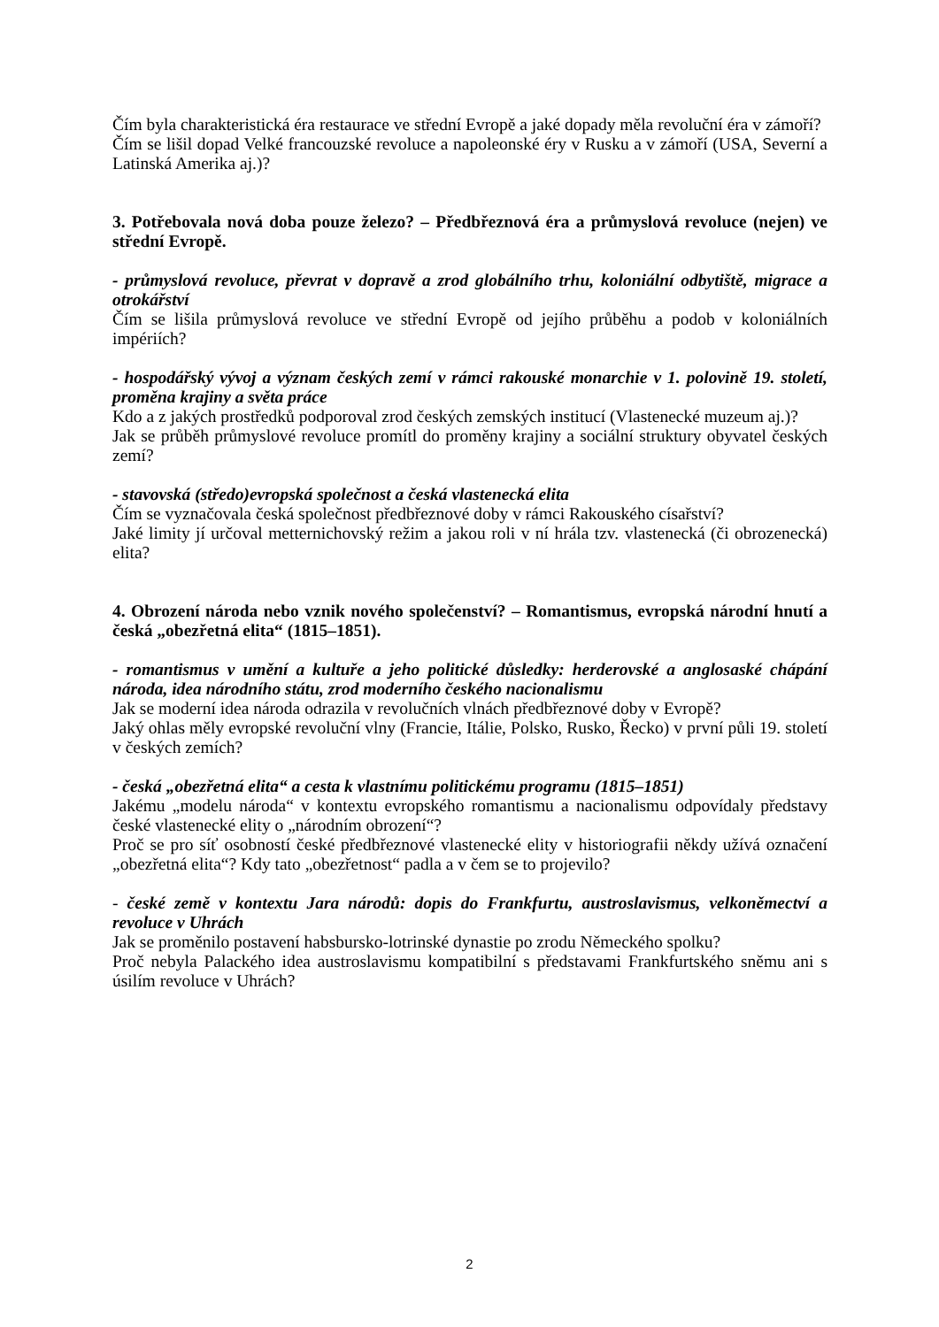Čím byla charakteristická éra restaurace ve střední Evropě a jaké dopady měla revoluční éra v zámoří?
Čím se lišil dopad Velké francouzské revoluce a napoleonské éry v Rusku a v zámoří (USA, Severní a Latinská Amerika aj.)?
3. Potřebovala nová doba pouze železo? – Předbřeznová éra a průmyslová revoluce (nejen) ve střední Evropě.
- průmyslová revoluce, převrat v dopravě a zrod globálního trhu, koloniální odbytiště, migrace a otrokářství
Čím se lišila průmyslová revoluce ve střední Evropě od jejího průběhu a podob v koloniálních impériích?
- hospodářský vývoj a význam českých zemí v rámci rakouské monarchie v 1. polovině 19. století, proměna krajiny a světa práce
Kdo a z jakých prostředků podporoval zrod českých zemských institucí (Vlastenecké muzeum aj.)?
Jak se průběh průmyslové revoluce promítl do proměny krajiny a sociální struktury obyvatel českých zemí?
- stavovská (středo)evropská společnost a česká vlastenecká elita
Čím se vyznačovala česká společnost předbřeznové doby v rámci Rakouského císařství?
Jaké limity jí určoval metternichovský režim a jakou roli v ní hrála tzv. vlastenecká (či obrozenecká) elita?
4. Obrození národa nebo vznik nového společenství? – Romantismus, evropská národní hnutí a česká „obezřetná elita“ (1815–1851).
- romantismus v umění a kultuře a jeho politické důsledky: herderovské a anglosaské chápání národa, idea národního státu, zrod moderního českého nacionalismu
Jak se moderní idea národa odrazila v revolučních vlnách předbřeznové doby v Evropě?
Jaký ohlas měly evropské revoluční vlny (Francie, Itálie, Polsko, Rusko, Řecko) v první půli 19. století v českých zemích?
- česká „obezřetná elita“ a cesta k vlastnímu politickému programu (1815–1851)
Jakému „modelu národa“ v kontextu evropského romantismu a nacionalismu odpovídaly představy české vlastenecké elity o „národním obrození“?
Proč se pro síť osobností české předbřeznové vlastenecké elity v historiografii někdy užívá označení „obezřetná elita“? Kdy tato „obezřetnost“ padla a v čem se to projevilo?
- české země v kontextu Jara národů: dopis do Frankfurtu, austroslavismus, velkoněmectví a revoluce v Uhrách
Jak se proměnilo postavení habsbursko-lotrinské dynastie po zrodu Německého spolku?
Proč nebyla Palackého idea austroslavismu kompatibilní s představami Frankfurtského sněmu ani s úsilím revoluce v Uhrách?
2